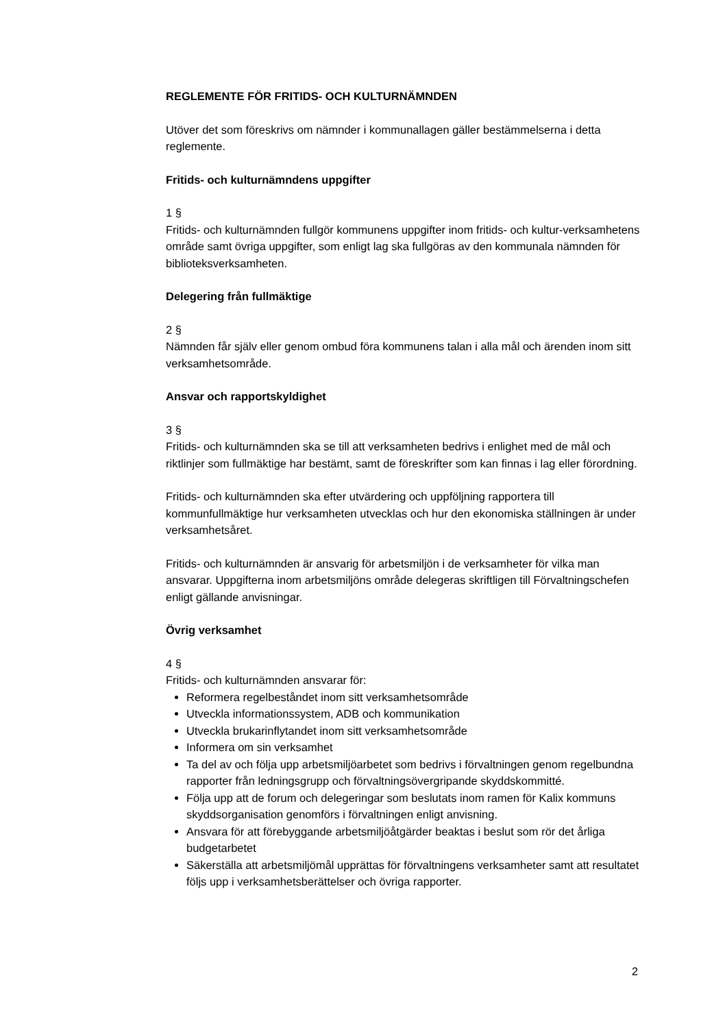REGLEMENTE FÖR FRITIDS- OCH KULTURNÄMNDEN
Utöver det som föreskrivs om nämnder i kommunallagen gäller bestämmelserna i detta reglemente.
Fritids- och kulturnämndens uppgifter
1 §
Fritids- och kulturnämnden fullgör kommunens uppgifter inom fritids- och kultur-verksamhetens område samt övriga uppgifter, som enligt lag ska fullgöras av den kommunala nämnden för biblioteksverksamheten.
Delegering från fullmäktige
2 §
Nämnden får själv eller genom ombud föra kommunens talan i alla mål och ärenden inom sitt verksamhetsområde.
Ansvar och rapportskyldighet
3 §
Fritids- och kulturnämnden ska se till att verksamheten bedrivs i enlighet med de mål och riktlinjer som fullmäktige har bestämt, samt de föreskrifter som kan finnas i lag eller förordning.
Fritids- och kulturnämnden ska efter utvärdering och uppföljning rapportera till kommunfullmäktige hur verksamheten utvecklas och hur den ekonomiska ställningen är under verksamhetsåret.
Fritids- och kulturnämnden är ansvarig för arbetsmiljön i de verksamheter för vilka man ansvarar. Uppgifterna inom arbetsmiljöns område delegeras skriftligen till Förvaltningschefen enligt gällande anvisningar.
Övrig verksamhet
4 §
Fritids- och kulturnämnden ansvarar för:
Reformera regelbeståndet inom sitt verksamhetsområde
Utveckla informationssystem, ADB och kommunikation
Utveckla brukarinflytandet inom sitt verksamhetsområde
Informera om sin verksamhet
Ta del av och följa upp arbetsmiljöarbetet som bedrivs i förvaltningen genom regelbundna rapporter från ledningsgrupp och förvaltningsövergripande skyddskommitté.
Följa upp att de forum och delegeringar som beslutats inom ramen för Kalix kommuns skyddsorganisation genomförs i förvaltningen enligt anvisning.
Ansvara för att förebyggande arbetsmiljöåtgärder beaktas i beslut som rör det årliga budgetarbetet
Säkerställa att arbetsmiljömål upprättas för förvaltningens verksamheter samt att resultatet följs upp i verksamhetsberättelser och övriga rapporter.
2